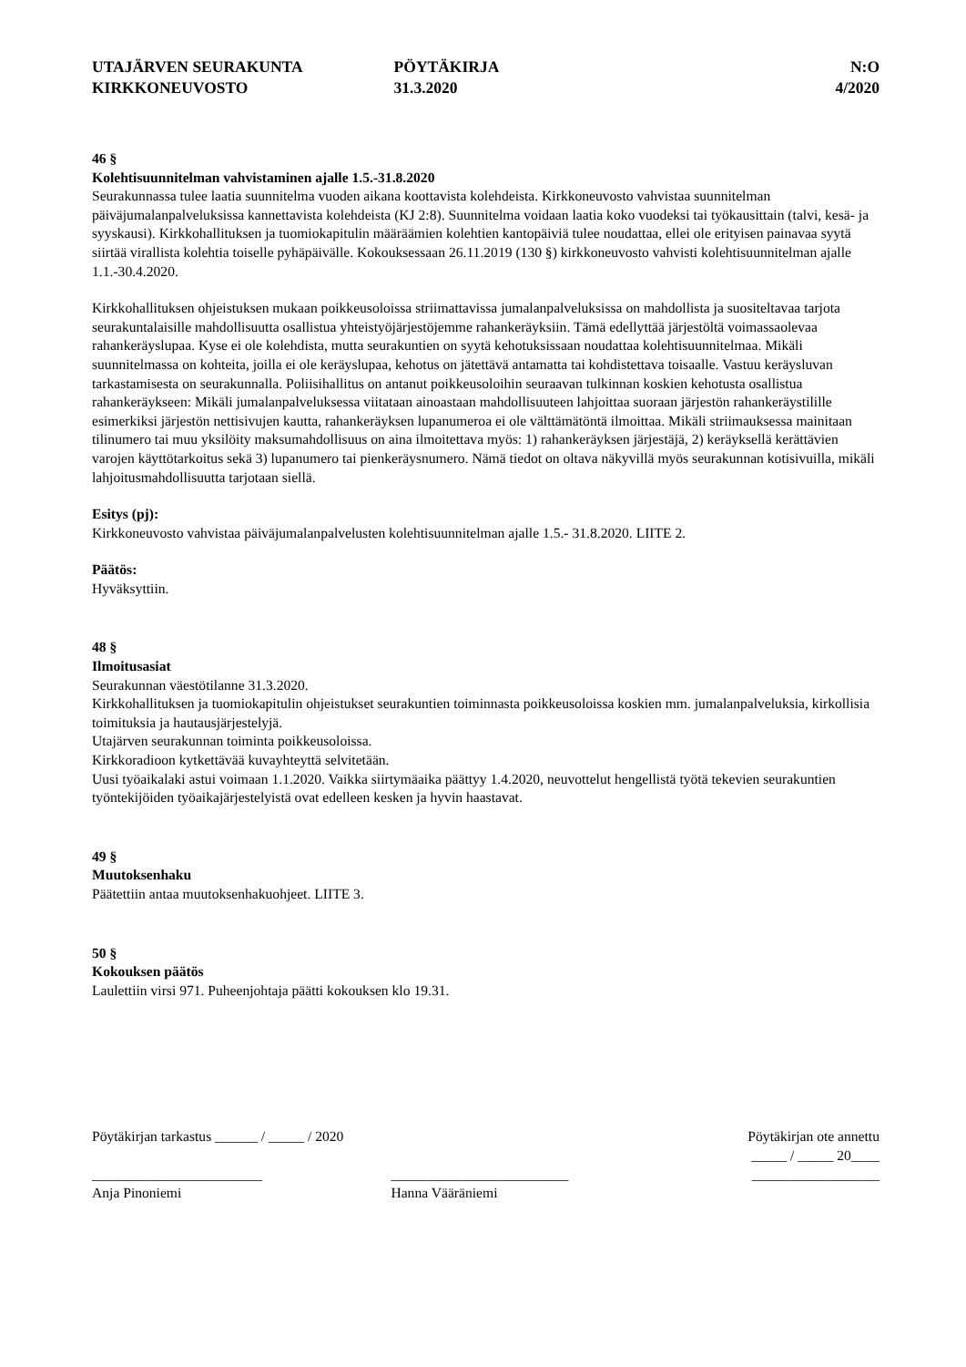UTAJÄRVEN SEURAKUNTA
KIRKKONEUVOSTO
PÖYTÄKIRJA
31.3.2020
N:O
4/2020
46 §
Kolehtisuunnitelman vahvistaminen ajalle 1.5.-31.8.2020
Seurakunnassa tulee laatia suunnitelma vuoden aikana koottavista kolehdeista. Kirkkoneuvosto vahvistaa suunnitelman päiväjumalanpalveluksissa kannettavista kolehdeista (KJ 2:8). Suunnitelma voidaan laatia koko vuodeksi tai työkausittain (talvi, kesä- ja syyskausi). Kirkkohallituksen ja tuomiokapitulin määräämien kolehtien kantopäiviä tulee noudattaa, ellei ole erityisen painavaa syytä siirtää virallista kolehtia toiselle pyhäpäivälle. Kokouksessaan 26.11.2019 (130 §) kirkkoneuvosto vahvisti kolehtisuunnitelman ajalle 1.1.-30.4.2020.
Kirkkohallituksen ohjeistuksen mukaan poikkeusoloissa striimattavissa jumalanpalveluksissa on mahdollista ja suositeltavaa tarjota seurakuntalaisille mahdollisuutta osallistua yhteistyöjärjestöjemme rahankeräyksiin. Tämä edellyttää järjestöltä voimassaolevaa rahankeräyslupaa. Kyse ei ole kolehdista, mutta seurakuntien on syytä kehotuksissaan noudattaa kolehtisuunnitelmaa. Mikäli suunnitelmassa on kohteita, joilla ei ole keräyslupaa, kehotus on jätettävä antamatta tai kohdistettava toisaalle. Vastuu keräysluvan tarkastamisesta on seurakunnalla. Poliisihallitus on antanut poikkeusoloihin seuraavan tulkinnan koskien kehotusta osallistua rahankeräykseen: Mikäli jumalanpalveluksessa viitataan ainoastaan mahdollisuuteen lahjoittaa suoraan järjestön rahankeräystilille esimerkiksi järjestön nettisivujen kautta, rahankeräyksen lupanumeroa ei ole välttämätöntä ilmoittaa. Mikäli striimauksessa mainitaan tilinumero tai muu yksilöity maksumahdollisuus on aina ilmoitettava myös: 1) rahankeräyksen järjestäjä, 2) keräyksellä kerättävien varojen käyttötarkoitus sekä 3) lupanumero tai pienkeräysnumero. Nämä tiedot on oltava näkyvillä myös seurakunnan kotisivuilla, mikäli lahjoitusmahdollisuutta tarjotaan siellä.
Esitys (pj):
Kirkkoneuvosto vahvistaa päiväjumalanpalvelusten kolehtisuunnitelman ajalle 1.5.- 31.8.2020. LIITE 2.
Päätös:
Hyväksyttiin.
48 §
Ilmoitusasiat
Seurakunnan väestötilanne 31.3.2020.
Kirkkohallituksen ja tuomiokapitulin ohjeistukset seurakuntien toiminnasta poikkeusoloissa koskien mm. jumalanpalveluksia, kirkollisia toimituksia ja hautausjärjestelyjä.
Utajärven seurakunnan toiminta poikkeusoloissa.
Kirkkoradioon kytkettävää kuvayhteyttä selvitetään.
Uusi työaikalaki astui voimaan 1.1.2020. Vaikka siirtymäaika päättyy 1.4.2020, neuvottelut hengellistä työtä tekevien seurakuntien työntekijöiden työaikajärjestelyistä ovat edelleen kesken ja hyvin haastavat.
49 §
Muutoksenhaku
Päätettiin antaa muutoksenhakuohjeet. LIITE 3.
50 §
Kokouksen päätös
Laulettiin virsi 971. Puheenjohtaja päätti kokouksen klo 19.31.
Pöytäkirjan tarkastus ______ / _____ / 2020
Pöytäkirjan ote annettu
_____ / _____ 20____
________________________
Anja Pinoniemi
_________________________
Hanna Vääräniemi
__________________